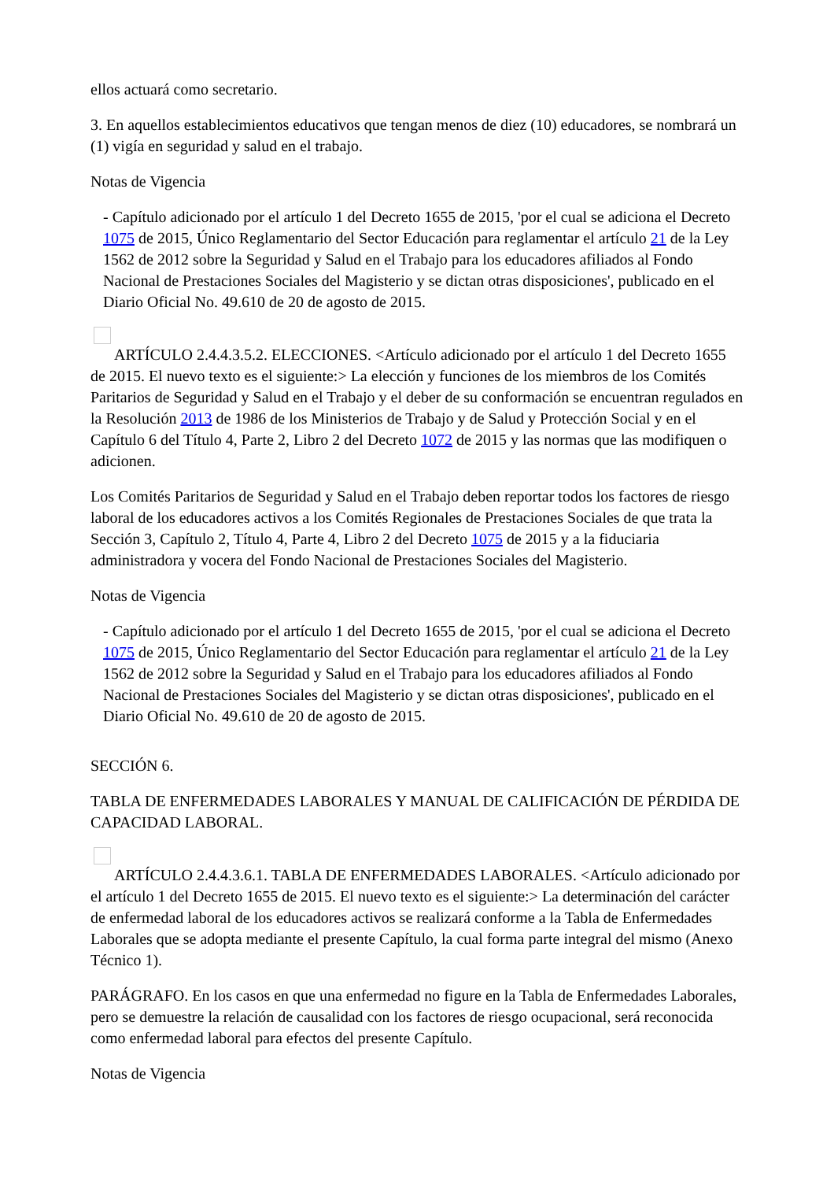ellos actuará como secretario.
3. En aquellos establecimientos educativos que tengan menos de diez (10) educadores, se nombrará un (1) vigía en seguridad y salud en el trabajo.
Notas de Vigencia
- Capítulo adicionado por el artículo 1 del Decreto 1655 de 2015, 'por el cual se adiciona el Decreto 1075 de 2015, Único Reglamentario del Sector Educación para reglamentar el artículo 21 de la Ley 1562 de 2012 sobre la Seguridad y Salud en el Trabajo para los educadores afiliados al Fondo Nacional de Prestaciones Sociales del Magisterio y se dictan otras disposiciones', publicado en el Diario Oficial No. 49.610 de 20 de agosto de 2015.
ARTÍCULO 2.4.4.3.5.2. ELECCIONES. <Artículo adicionado por el artículo 1 del Decreto 1655 de 2015. El nuevo texto es el siguiente:> La elección y funciones de los miembros de los Comités Paritarios de Seguridad y Salud en el Trabajo y el deber de su conformación se encuentran regulados en la Resolución 2013 de 1986 de los Ministerios de Trabajo y de Salud y Protección Social y en el Capítulo 6 del Título 4, Parte 2, Libro 2 del Decreto 1072 de 2015 y las normas que las modifiquen o adicionen.
Los Comités Paritarios de Seguridad y Salud en el Trabajo deben reportar todos los factores de riesgo laboral de los educadores activos a los Comités Regionales de Prestaciones Sociales de que trata la Sección 3, Capítulo 2, Título 4, Parte 4, Libro 2 del Decreto 1075 de 2015 y a la fiduciaria administradora y vocera del Fondo Nacional de Prestaciones Sociales del Magisterio.
Notas de Vigencia
- Capítulo adicionado por el artículo 1 del Decreto 1655 de 2015, 'por el cual se adiciona el Decreto 1075 de 2015, Único Reglamentario del Sector Educación para reglamentar el artículo 21 de la Ley 1562 de 2012 sobre la Seguridad y Salud en el Trabajo para los educadores afiliados al Fondo Nacional de Prestaciones Sociales del Magisterio y se dictan otras disposiciones', publicado en el Diario Oficial No. 49.610 de 20 de agosto de 2015.
SECCIÓN 6.
TABLA DE ENFERMEDADES LABORALES Y MANUAL DE CALIFICACIÓN DE PÉRDIDA DE CAPACIDAD LABORAL.
ARTÍCULO 2.4.4.3.6.1. TABLA DE ENFERMEDADES LABORALES. <Artículo adicionado por el artículo 1 del Decreto 1655 de 2015. El nuevo texto es el siguiente:> La determinación del carácter de enfermedad laboral de los educadores activos se realizará conforme a la Tabla de Enfermedades Laborales que se adopta mediante el presente Capítulo, la cual forma parte integral del mismo (Anexo Técnico 1).
PARÁGRAFO. En los casos en que una enfermedad no figure en la Tabla de Enfermedades Laborales, pero se demuestre la relación de causalidad con los factores de riesgo ocupacional, será reconocida como enfermedad laboral para efectos del presente Capítulo.
Notas de Vigencia